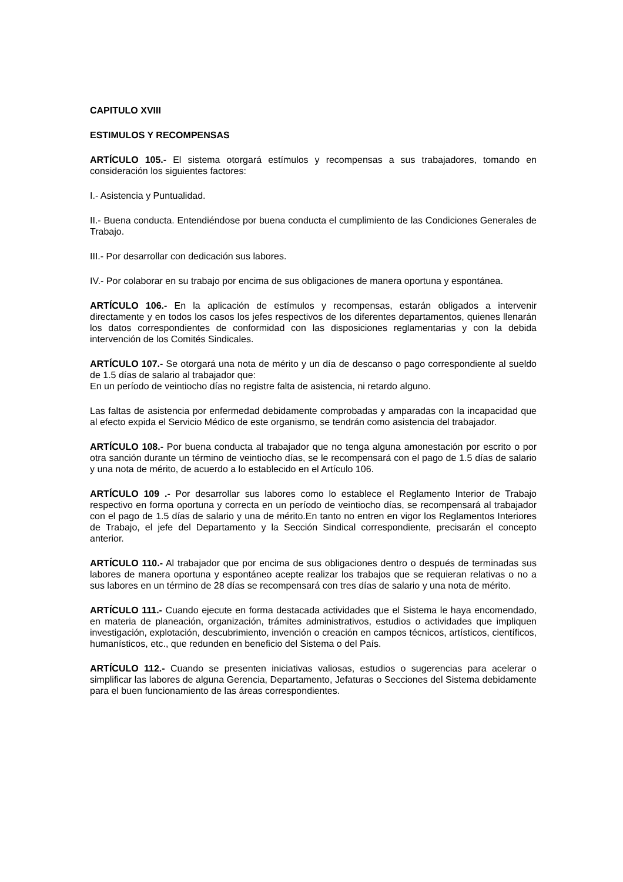CAPITULO XVIII
ESTIMULOS Y RECOMPENSAS
ARTÍCULO 105.- El sistema otorgará estímulos y recompensas a sus trabajadores, tomando en consideración los siguientes factores:
I.- Asistencia y Puntualidad.
II.- Buena conducta. Entendiéndose por buena conducta el cumplimiento de las Condiciones Generales de Trabajo.
III.- Por desarrollar con dedicación sus labores.
IV.- Por colaborar en su trabajo por encima de sus obligaciones de manera oportuna y espontánea.
ARTÍCULO 106.- En la aplicación de estímulos y recompensas, estarán obligados a intervenir directamente y en todos los casos los jefes respectivos de los diferentes departamentos, quienes llenarán los datos correspondientes de conformidad con las disposiciones reglamentarias y con la debida intervención de los Comités Sindicales.
ARTÍCULO 107.- Se otorgará una nota de mérito y un día de descanso o pago correspondiente al sueldo de 1.5 días de salario al trabajador que:
En un período de veintiocho días no registre falta de asistencia, ni retardo alguno.
Las faltas de asistencia por enfermedad debidamente comprobadas y amparadas con la incapacidad que al efecto expida el Servicio Médico de este organismo, se tendrán como asistencia del trabajador.
ARTÍCULO 108.- Por buena conducta al trabajador que no tenga alguna amonestación por escrito o por otra sanción durante un término de veintiocho días, se le recompensará con el pago de 1.5 días de salario y una nota de mérito, de acuerdo a lo establecido en el Artículo 106.
ARTÍCULO 109 .- Por desarrollar sus labores como lo establece el Reglamento Interior de Trabajo respectivo en forma oportuna y correcta en un período de veintiocho días, se recompensará al trabajador con el pago de 1.5 días de salario y una de mérito.En tanto no entren en vigor los Reglamentos Interiores de Trabajo, el jefe del Departamento y la Sección Sindical correspondiente, precisarán el concepto anterior.
ARTÍCULO 110.- Al trabajador que por encima de sus obligaciones dentro o después de terminadas sus labores de manera oportuna y espontáneo acepte realizar los trabajos que se requieran relativas o no a sus labores en un término de 28 días se recompensará con tres días de salario y una nota de mérito.
ARTÍCULO 111.- Cuando ejecute en forma destacada actividades que el Sistema le haya encomendado, en materia de planeación, organización, trámites administrativos, estudios o actividades que impliquen investigación, explotación, descubrimiento, invención o creación en campos técnicos, artísticos, científicos, humanísticos, etc., que redunden en beneficio del Sistema o del País.
ARTÍCULO 112.- Cuando se presenten iniciativas valiosas, estudios o sugerencias para acelerar o simplificar las labores de alguna Gerencia, Departamento, Jefaturas o Secciones del Sistema debidamente para el buen funcionamiento de las áreas correspondientes.